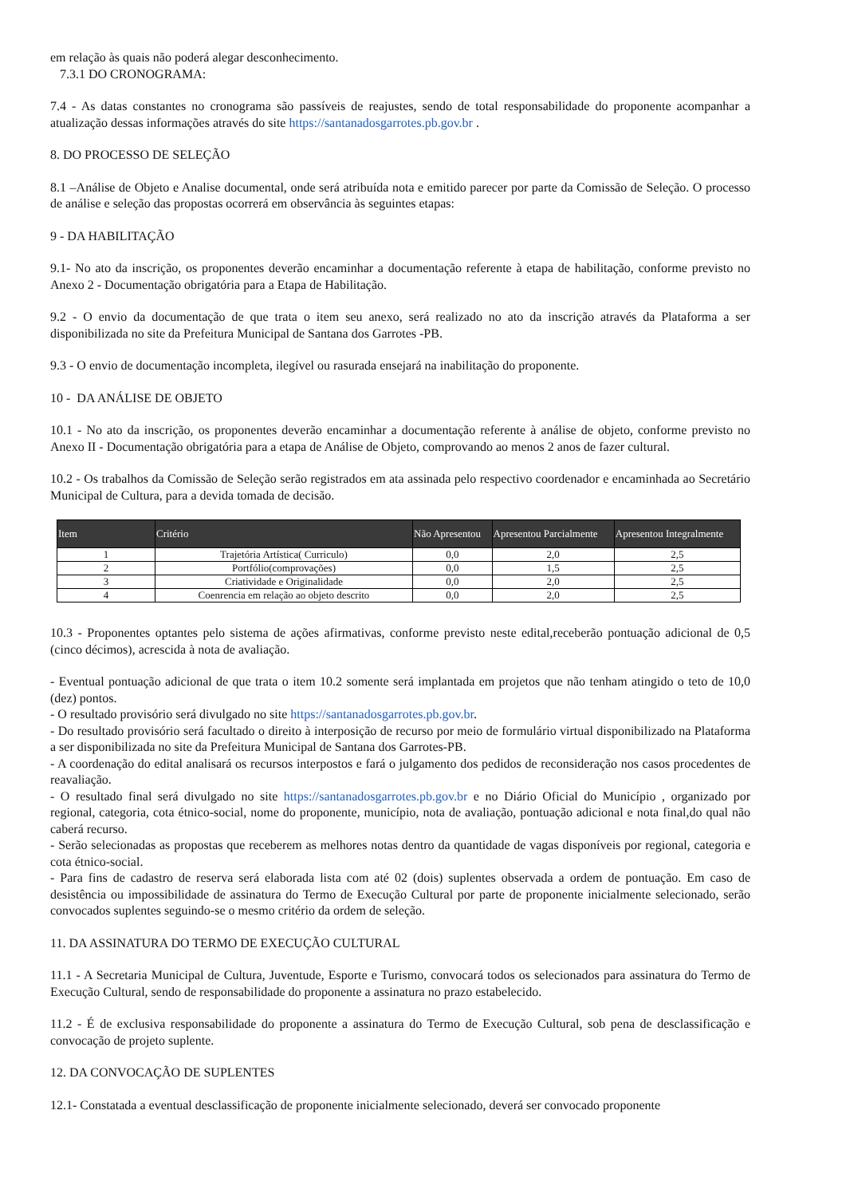em relação às quais não poderá alegar desconhecimento.
7.3.1 DO CRONOGRAMA:
7.4 - As datas constantes no cronograma são passíveis de reajustes, sendo de total responsabilidade do proponente acompanhar a atualização dessas informações através do site https://santanadosgarrotes.pb.gov.br .
8. DO PROCESSO DE SELEÇÃO
8.1 –Análise de Objeto e Analise documental, onde será atribuída nota e emitido parecer por parte da Comissão de Seleção. O processo de análise e seleção das propostas ocorrerá em observância às seguintes etapas:
9 - DA HABILITAÇÃO
9.1- No ato da inscrição, os proponentes deverão encaminhar a documentação referente à etapa de habilitação, conforme previsto no Anexo 2 - Documentação obrigatória para a Etapa de Habilitação.
9.2 - O envio da documentação de que trata o item seu anexo, será realizado no ato da inscrição através da Plataforma a ser disponibilizada no site da Prefeitura Municipal de Santana dos Garrotes -PB.
9.3 - O envio de documentação incompleta, ilegível ou rasurada ensejará na inabilitação do proponente.
10 - DA ANÁLISE DE OBJETO
10.1 - No ato da inscrição, os proponentes deverão encaminhar a documentação referente à análise de objeto, conforme previsto no Anexo II - Documentação obrigatória para a etapa de Análise de Objeto, comprovando ao menos 2 anos de fazer cultural.
10.2 - Os trabalhos da Comissão de Seleção serão registrados em ata assinada pelo respectivo coordenador e encaminhada ao Secretário Municipal de Cultura, para a devida tomada de decisão.
| Item | Critério | Não Apresentou | Apresentou Parcialmente | Apresentou Integralmente |
| --- | --- | --- | --- | --- |
| 1 | Trajetória Artística( Curriculo) | 0,0 | 2,0 | 2,5 |
| 2 | Portfólio(comprovações) | 0,0 | 1,5 | 2,5 |
| 3 | Criatividade e Originalidade | 0,0 | 2,0 | 2,5 |
| 4 | Coenrencia em relação ao objeto descrito | 0,0 | 2,0 | 2,5 |
10.3 - Proponentes optantes pelo sistema de ações afirmativas, conforme previsto neste edital,receberão pontuação adicional de 0,5 (cinco décimos), acrescida à nota de avaliação.
- Eventual pontuação adicional de que trata o item 10.2 somente será implantada em projetos que não tenham atingido o teto de 10,0 (dez) pontos.
- O resultado provisório será divulgado no site https://santanadosgarrotes.pb.gov.br.
- Do resultado provisório será facultado o direito à interposição de recurso por meio de formulário virtual disponibilizado na Plataforma a ser disponibilizada no site da Prefeitura Municipal de Santana dos Garrotes-PB.
- A coordenação do edital analisará os recursos interpostos e fará o julgamento dos pedidos de reconsideração nos casos procedentes de reavaliação.
- O resultado final será divulgado no site https://santanadosgarrotes.pb.gov.br e no Diário Oficial do Município , organizado por regional, categoria, cota étnico-social, nome do proponente, município, nota de avaliação, pontuação adicional e nota final,do qual não caberá recurso.
- Serão selecionadas as propostas que receberem as melhores notas dentro da quantidade de vagas disponíveis por regional, categoria e cota étnico-social.
- Para fins de cadastro de reserva será elaborada lista com até 02 (dois) suplentes observada a ordem de pontuação. Em caso de desistência ou impossibilidade de assinatura do Termo de Execução Cultural por parte de proponente inicialmente selecionado, serão convocados suplentes seguindo-se o mesmo critério da ordem de seleção.
11. DA ASSINATURA DO TERMO DE EXECUÇÃO CULTURAL
11.1 - A Secretaria Municipal de Cultura, Juventude, Esporte e Turismo, convocará todos os selecionados para assinatura do Termo de Execução Cultural, sendo de responsabilidade do proponente a assinatura no prazo estabelecido.
11.2 - É de exclusiva responsabilidade do proponente a assinatura do Termo de Execução Cultural, sob pena de desclassificação e convocação de projeto suplente.
12. DA CONVOCAÇÃO DE SUPLENTES
12.1- Constatada a eventual desclassificação de proponente inicialmente selecionado, deverá ser convocado proponente